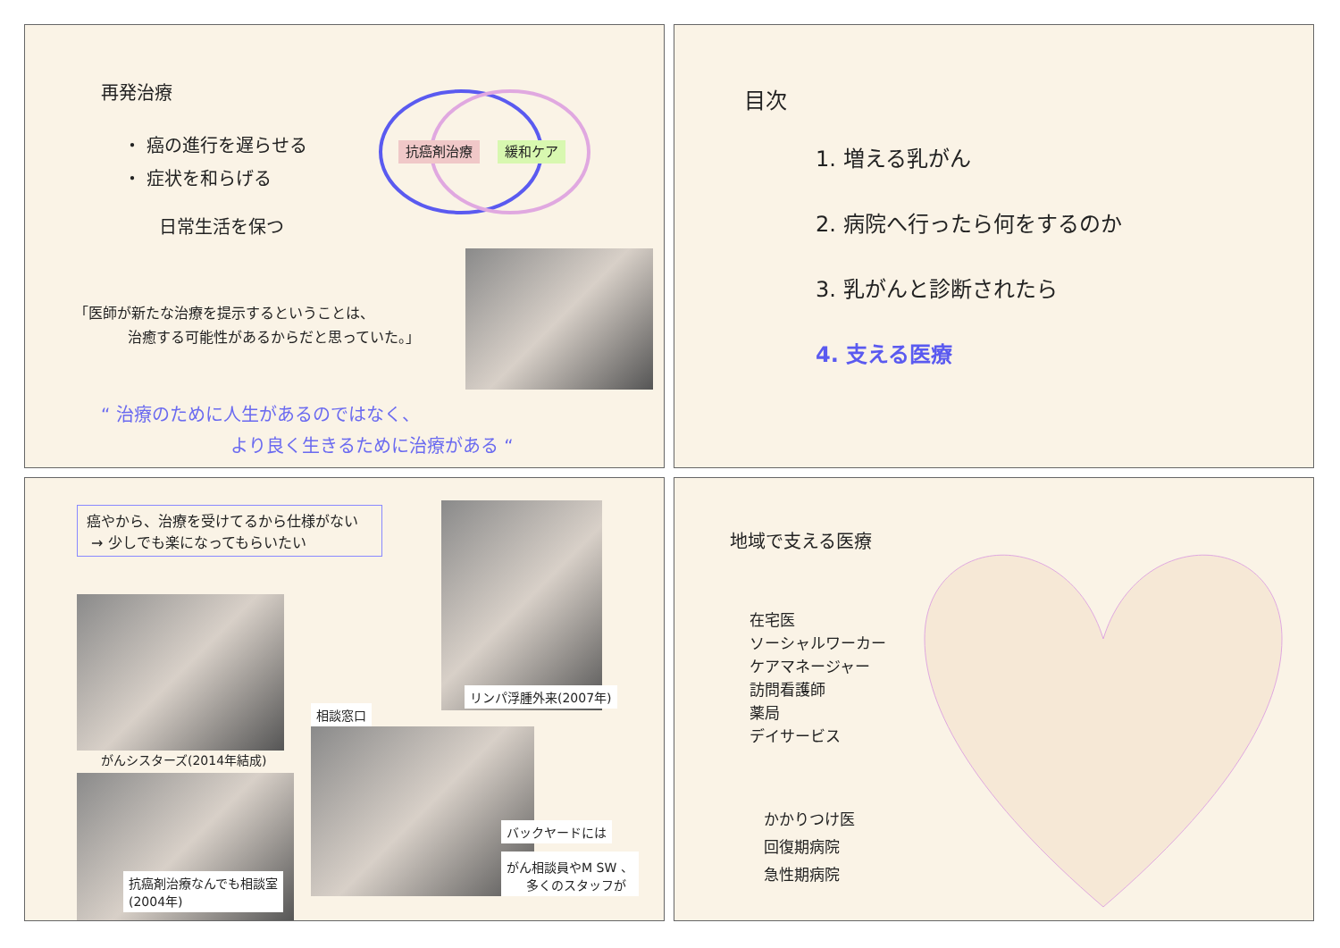再発治療
・ 癌の進行を遅らせる
・ 症状を和らげる
抗癌剤治療 緩和ケア
日常生活を保つ
「医師が新たな治療を提示するということは、
治癒する可能性があるからだと思っていた。」
“ 治療のために人生があるのではなく、
より良く生きるために治療がある “
目次
1. 増える乳がん
2. 病院へ行ったら何をするのか
3. 乳がんと診断されたら
4. 支える医療
癌やから、治療を受けてるから仕様がない
→ 少しでも楽になってもらいたい
がんシスターズ(2014年結成)
抗癌剤治療なんでも相談室
(2004年)
リンパ浮腫外来(2007年)
相談窓口
バックヤードには
がん相談員やM SW 、
多くのスタッフが
地域で支える医療
在宅医
ソーシャルワーカー
ケアマネージャー
訪問看護師
薬局
デイサービス
かかりつけ医
回復期病院
急性期病院